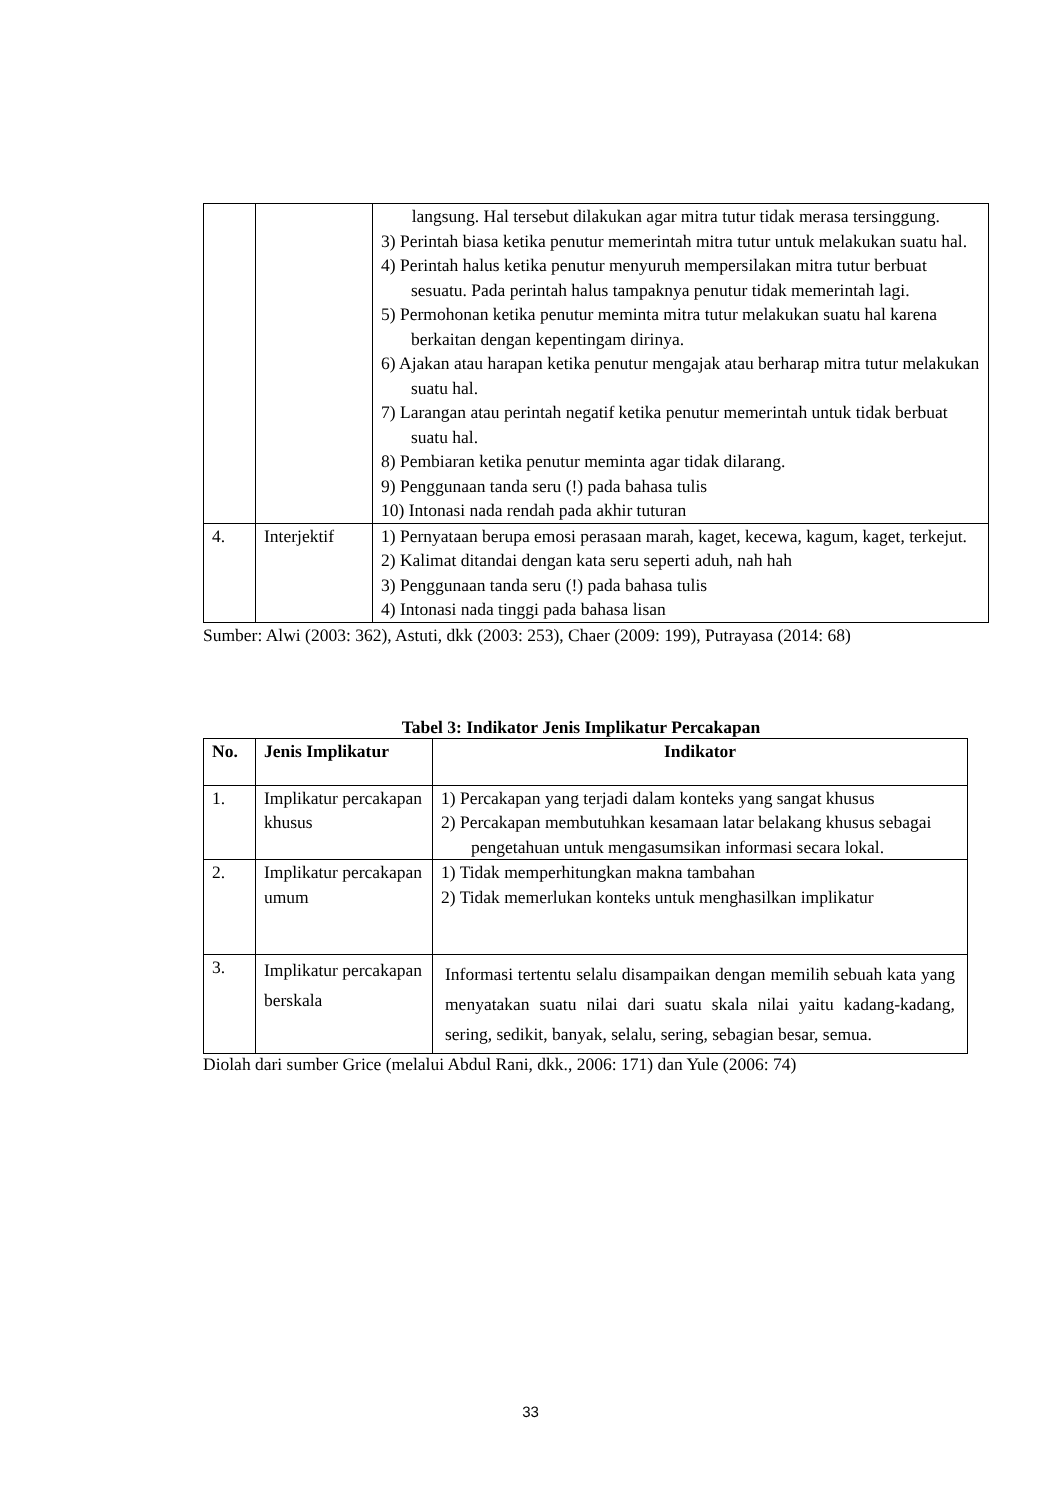| | | langsung. Hal tersebut dilakukan agar mitra tutur tidak merasa tersinggung. 3) Perintah biasa ketika penutur memerintah mitra tutur untuk melakukan suatu hal. 4) Perintah halus ketika penutur menyuruh mempersilakan mitra tutur berbuat sesuatu. Pada perintah halus tampaknya penutur tidak memerintah lagi. 5) Permohonan ketika penutur meminta mitra tutur melakukan suatu hal karena berkaitan dengan kepentingam dirinya. 6) Ajakan atau harapan ketika penutur mengajak atau berharap mitra tutur melakukan suatu hal. 7) Larangan atau perintah negatif ketika penutur memerintah untuk tidak berbuat suatu hal. 8) Pembiaran ketika penutur meminta agar tidak dilarang. 9) Penggunaan tanda seru (!) pada bahasa tulis 10) Intonasi nada rendah pada akhir tuturan |
| 4. | Interjektif | 1) Pernyataan berupa emosi perasaan marah, kaget, kecewa, kagum, kaget, terkejut. 2) Kalimat ditandai dengan kata seru seperti aduh, nah hah 3) Penggunaan tanda seru (!) pada bahasa tulis 4) Intonasi nada tinggi pada bahasa lisan |
Sumber: Alwi (2003: 362), Astuti, dkk (2003: 253), Chaer (2009: 199), Putrayasa (2014: 68)
Tabel 3: Indikator Jenis Implikatur Percakapan
| No. | Jenis Implikatur | Indikator |
| --- | --- | --- |
| 1. | Implikatur percakapan khusus | 1) Percakapan yang terjadi dalam konteks yang sangat khusus 2) Percakapan membutuhkan kesamaan latar belakang khusus sebagai pengetahuan untuk mengasumsikan informasi secara lokal. |
| 2. | Implikatur percakapan umum | 1) Tidak memperhitungkan makna tambahan 2) Tidak memerlukan konteks untuk menghasilkan implikatur |
| 3. | Implikatur percakapan berskala | Informasi tertentu selalu disampaikan dengan memilih sebuah kata yang menyatakan suatu nilai dari suatu skala nilai yaitu kadang-kadang, sering, sedikit, banyak, selalu, sering, sebagian besar, semua. |
Diolah dari sumber Grice (melalui Abdul Rani, dkk., 2006: 171) dan Yule (2006: 74)
33